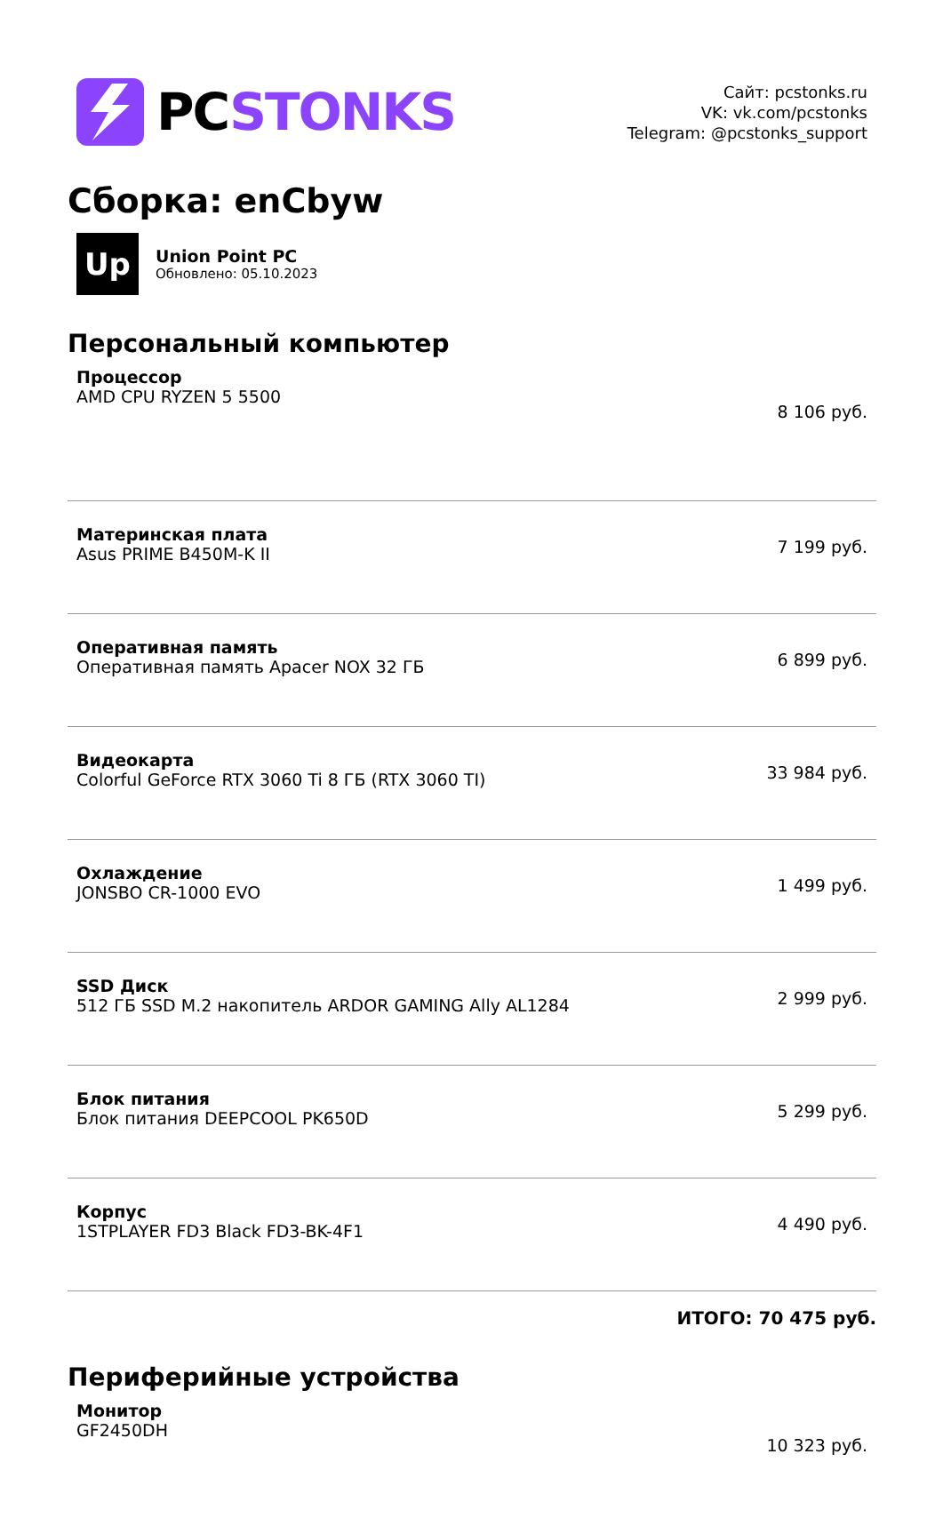PCSTONKS
Сайт: pcstonks.ru
VK: vk.com/pcstonks
Telegram: @pcstonks_support
Сборка: enCbyw
Up
Union Point PC
Обновлено: 05.10.2023
Персональный компьютер
| Процессор AMD CPU RYZEN 5 5500 | 8 106 руб. |
| Материнская плата Asus PRIME B450M-K II | 7 199 руб. |
| Оперативная память Оперативная память Apacer NOX 32 ГБ | 6 899 руб. |
| Видеокарта Colorful GeForce RTX 3060 Ti 8 ГБ (RTX 3060 TI) | 33 984 руб. |
| Охлаждение JONSBO CR-1000 EVO | 1 499 руб. |
| SSD Диск 512 ГБ SSD M.2 накопитель ARDOR GAMING Ally AL1284 | 2 999 руб. |
| Блок питания Блок питания DEEPCOOL PK650D | 5 299 руб. |
| Корпус 1STPLAYER FD3 Black FD3-BK-4F1 | 4 490 руб. |
ИТОГО: 70 475 руб.
Периферийные устройства
| Монитор GF2450DH | 10 323 руб. |